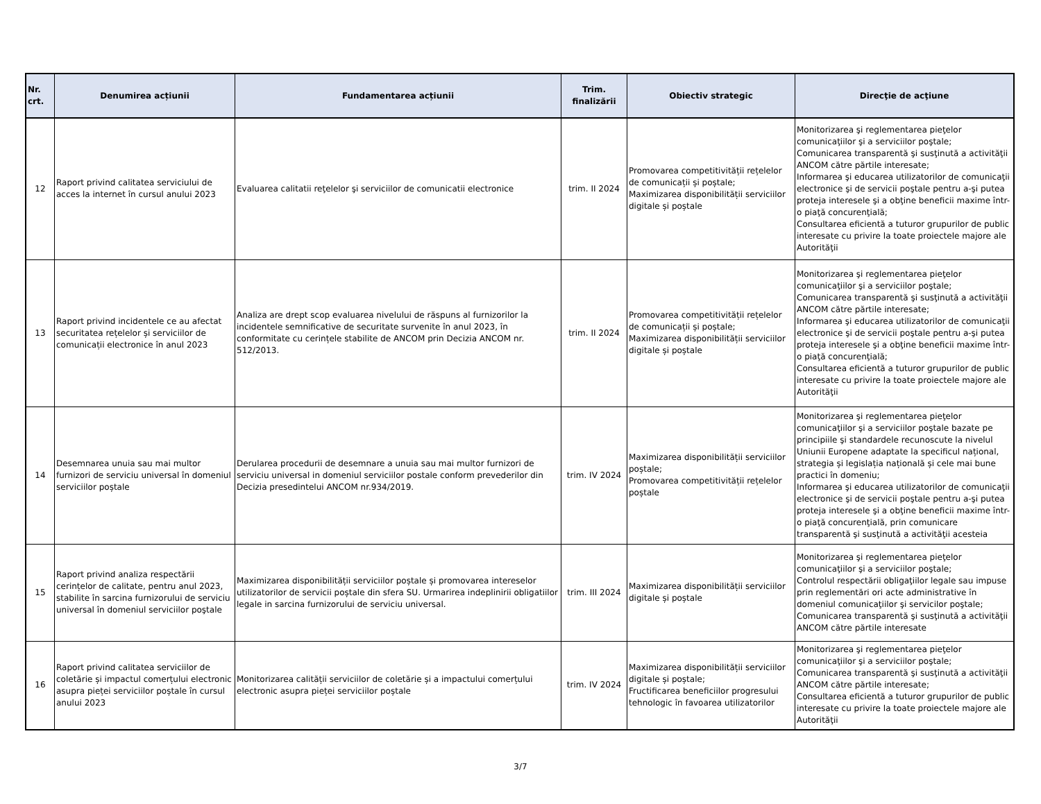| Nr. crt. | Denumirea acțiunii | Fundamentarea acțiunii | Trim. finalizării | Obiectiv strategic | Direcţie de acţiune |
| --- | --- | --- | --- | --- | --- |
| 12 | Raport privind calitatea serviciului de acces la internet în cursul anului 2023 | Evaluarea calitatii reţelelor şi serviciilor de comunicatii electronice | trim. II 2024 | Promovarea competitivității rețelelor de comunicații și poștale; Maximizarea disponibilității serviciilor digitale și poștale | Monitorizarea şi reglementarea pieţelor comunicaţiilor şi a serviciilor poştale; Comunicarea transparentă şi susţinută a activităţii ANCOM către părtile interesate; Informarea şi educarea utilizatorilor de comunicaţii electronice şi de servicii poştale pentru a-şi putea proteja interesele şi a obţine beneficii maxime într-o piaţă concurenţială; Consultarea eficientă a tuturor grupurilor de public interesate cu privire la toate proiectele majore ale Autorităţii |
| 13 | Raport privind incidentele ce au afectat securitatea rețelelor și serviciilor de comunicații electronice în anul 2023 | Analiza are drept scop evaluarea nivelului de răspuns al furnizorilor la incidentele semnificative de securitate survenite în anul 2023, în conformitate cu cerințele stabilite de ANCOM prin Decizia ANCOM nr. 512/2013. | trim. II 2024 | Promovarea competitivității rețelelor de comunicații și poștale; Maximizarea disponibilității serviciilor digitale și poștale | Monitorizarea şi reglementarea pieţelor comunicaţiilor şi a serviciilor poştale; Comunicarea transparentă şi susţinută a activităţii ANCOM către părtile interesate; Informarea şi educarea utilizatorilor de comunicaţii electronice şi de servicii poştale pentru a-şi putea proteja interesele şi a obţine beneficii maxime într-o piaţă concurenţială; Consultarea eficientă a tuturor grupurilor de public interesate cu privire la toate proiectele majore ale Autorităţii |
| 14 | Desemnarea unuia sau mai multor furnizori de serviciu universal în domeniul serviciilor poștale | Derularea procedurii de desemnare a unuia sau mai multor furnizori de serviciu universal in domeniul serviciilor postale conform prevederilor din Decizia presedintelui ANCOM nr.934/2019. | trim. IV 2024 | Maximizarea disponibilității serviciilor poștale; Promovarea competitivității rețelelor poștale | Monitorizarea şi reglementarea pieţelor comunicaţiilor şi a serviciilor poştale bazate pe principiile şi standardele recunoscute la nivelul Uniunii Europene adaptate la specificul național, strategia și legislația națională și cele mai bune practici în domeniu; Informarea şi educarea utilizatorilor de comunicaţii electronice şi de servicii poştale pentru a-şi putea proteja interesele şi a obţine beneficii maxime într-o piaţă concurenţială, prin comunicare transparentă şi susţinută a activităţii acesteia |
| 15 | Raport privind analiza respectării cerințelor de calitate, pentru anul 2023, stabilite în sarcina furnizorului de serviciu universal în domeniul serviciilor poştale | Maximizarea disponibilității serviciilor poștale și promovarea intereselor utilizatorilor de servicii poștale din sfera SU. Urmarirea indeplinirii obligatiilor legale in sarcina furnizorului de serviciu universal. | trim. III 2024 | Maximizarea disponibilității serviciilor digitale și poștale | Monitorizarea şi reglementarea pieţelor comunicaţiilor şi a serviciilor poştale; Controlul respectării obligaţiilor legale sau impuse prin reglementări ori acte administrative în domeniul comunicaţiilor şi servicilor poştale; Comunicarea transparentă şi susţinută a activităţii ANCOM către părtile interesate |
| 16 | Raport privind calitatea serviciilor de coletărie și impactul comerțului electronic asupra pieței serviciilor poștale în cursul anului 2023 | Monitorizarea calității serviciilor de coletărie și a impactului comerțului electronic asupra pieței serviciilor poștale | trim. IV 2024 | Maximizarea disponibilității serviciilor digitale și poștale; Fructificarea beneficiilor progresului tehnologic în favoarea utilizatorilor | Monitorizarea şi reglementarea pieţelor comunicaţiilor şi a serviciilor poştale; Comunicarea transparentă şi susţinută a activităţii ANCOM către părtile interesate; Consultarea eficientă a tuturor grupurilor de public interesate cu privire la toate proiectele majore ale Autorităţii |
3/7